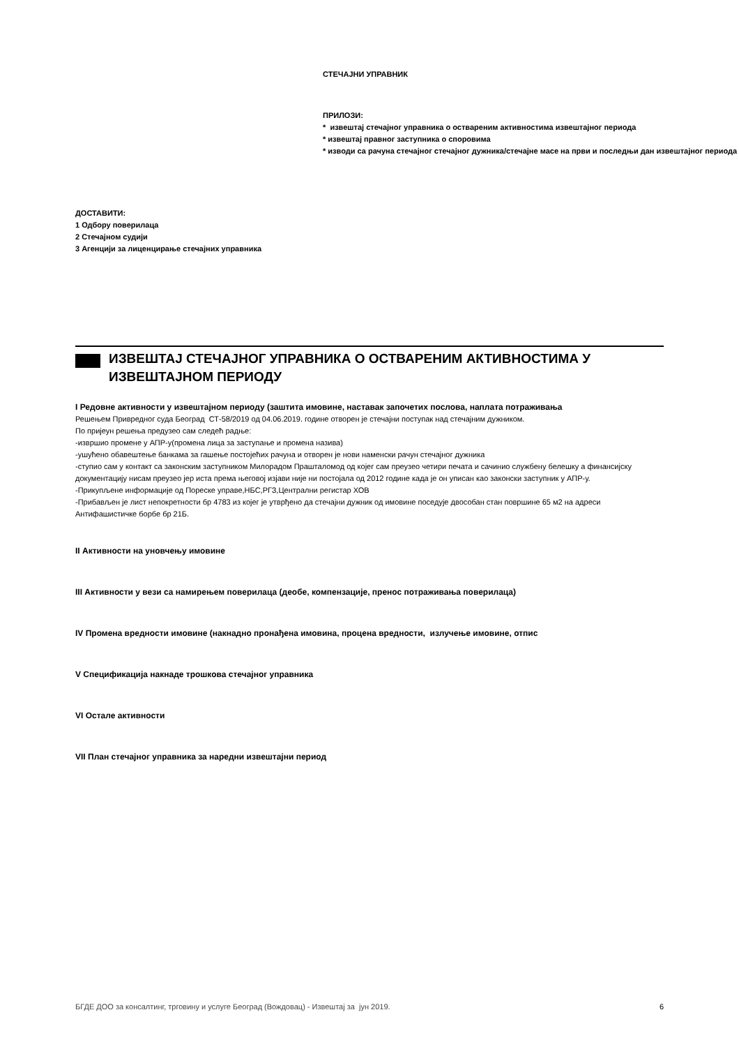СТЕЧАЈНИ УПРАВНИК
ПРИЛОЗИ:
* извештај стечајног управника о оствареним активностима извештајног периода
* извештај правног заступника о споровима
* изводи са рачуна стечајног стечајног дужника/стечајне масе на први и последњи дан извештајног периода
ДОСТАВИТИ:
1 Одбору поверилаца
2 Стечајном судији
3 Агенцији за лиценцирање стечајних управника
ИЗВЕШТАЈ СТЕЧАЈНОГ УПРАВНИКА О ОСТВАРЕНИМ АКТИВНОСТИМА У ИЗВЕШТАЈНОМ ПЕРИОДУ
I Редовне активности у извештајном периоду (заштита имовине, наставак започетих послова, наплата потраживања
Решењем Привредног суда Београд СТ-58/2019 од 04.06.2019. године отворен је стечајни поступак над стечајним дужником.
По пријеун решења предузео сам следећ радње:
-извршио промене у АПР-у(промена лица за заступање и промена назива)
-ушућено обавештење банкама за гашење постојећих рачуна и отворен је нови наменски рачун стечајног дужника
-ступио сам у контакт са законским заступником Милорадом Прашталомод од којег сам преузео четири печата и сачинио службену белешку а финансијску документацију нисам преузео јер иста према његовој изјави није ни постојала од 2012 године када је он уписан као законски заступник у АПР-у.
-Прикупљене информације од Пореске управе,НБС,РГЗ,Централни регистар ХОВ
-Прибављен је лист непокретности бр 4783 из којег је утврђено да стечајни дужник од имовине поседује двособан стан површине 65 м2 на адреси Антифашистичке борбе бр 21Б.
II Активности на уновчењу имовине
III Активности у вези са намирењем поверилаца (деобе, компензације, пренос потраживања поверилаца)
IV Промена вредности имовине (накнадно пронађена имовина, процена вредности, излучење имовине, отпис
V Спецификација накнаде трошкова стечајног управника
VI Остале активности
VII План стечајног управника за наредни извештајни период
БГДЕ ДОО за консалтинг, трговину и услуге Београд (Вождовац) - Извештај за јун 2019. 6